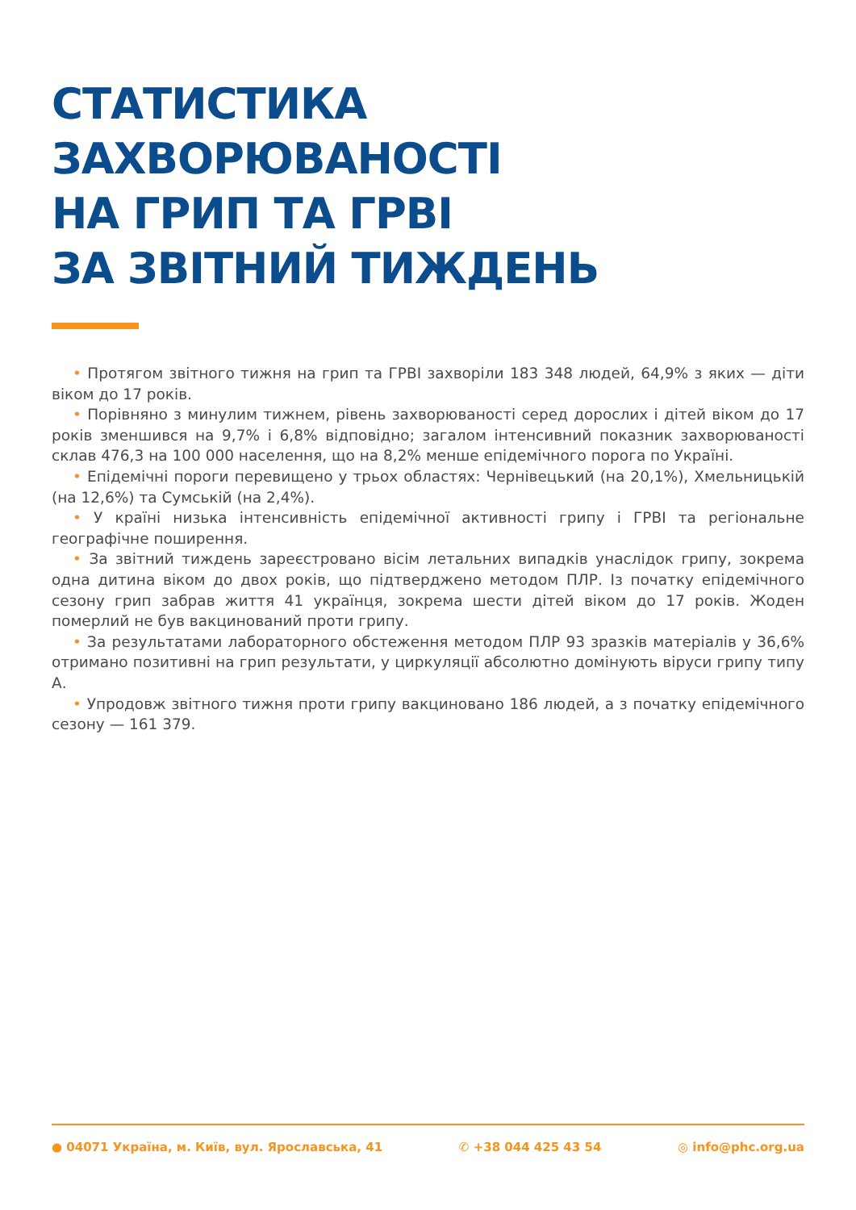СТАТИСТИКА ЗАХВОРЮВАНОСТІ
НА ГРИП ТА ГРВІ
ЗА ЗВІТНИЙ ТИЖДЕНЬ
• Протягом звітного тижня на грип та ГРВІ захворіли 183 348 людей, 64,9% з яких — діти віком до 17 років.
• Порівняно з минулим тижнем, рівень захворюваності серед дорослих і дітей віком до 17 років зменшився на 9,7% і 6,8% відповідно; загалом інтенсивний показник захворюваності склав 476,3 на 100 000 населення, що на 8,2% менше епідемічного порога по Україні.
• Епідемічні пороги перевищено у трьох областях: Чернівецький (на 20,1%), Хмельницькій (на 12,6%) та Сумській (на 2,4%).
• У країні низька інтенсивність епідемічної активності грипу і ГРВІ та регіональне географічне поширення.
• За звітний тиждень зареєстровано вісім летальних випадків унаслідок грипу, зокрема одна дитина віком до двох років, що підтверджено методом ПЛР. Із початку епідемічного сезону грип забрав життя 41 українця, зокрема шести дітей віком до 17 років. Жоден померлий не був вакцинований проти грипу.
• За результатами лабораторного обстеження методом ПЛР 93 зразків матеріалів у 36,6% отримано позитивні на грип результати, у циркуляції абсолютно домінують віруси грипу типу А.
• Упродовж звітного тижня проти грипу вакциновано 186 людей, а з початку епідемічного сезону — 161 379.
● 04071 Україна, м. Київ, вул. Ярославська, 41 ✆ +38 044 425 43 54 ◎ info@phc.org.ua